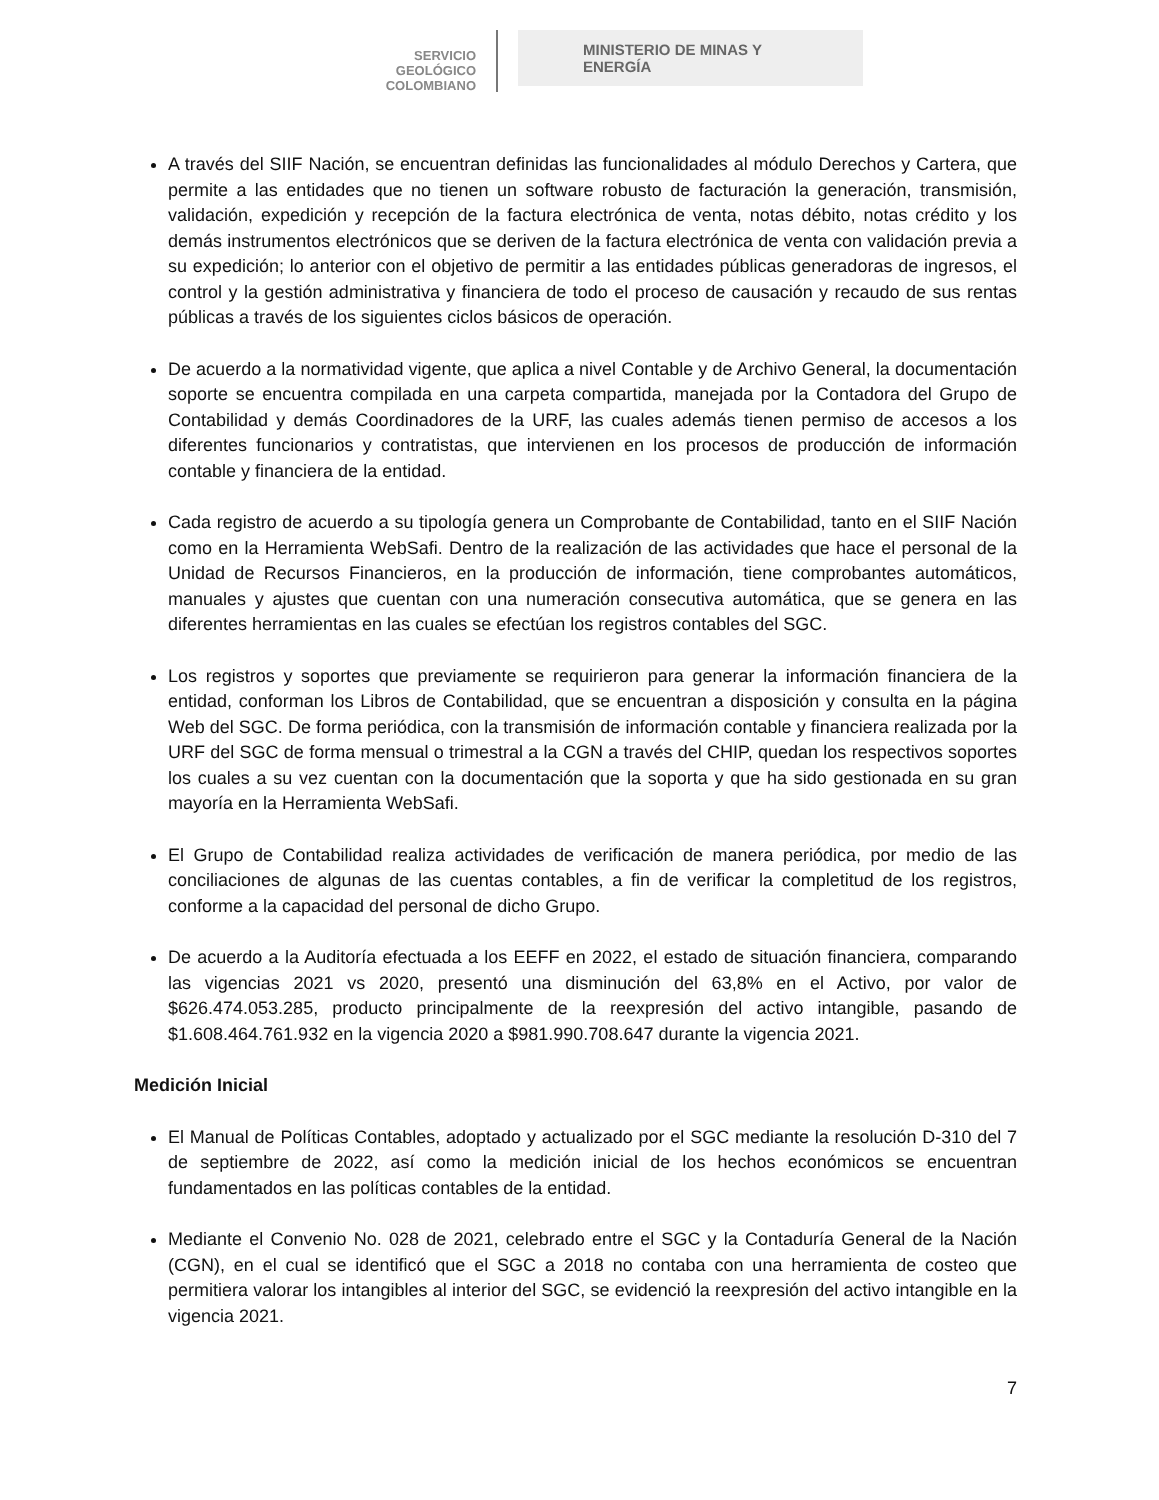SERVICIO
GEOLÓGICO
COLOMBIANO
MINISTERIO DE MINAS Y
ENERGÍA
A través del SIIF Nación, se encuentran definidas las funcionalidades al módulo Derechos y Cartera, que permite a las entidades que no tienen un software robusto de facturación la generación, transmisión, validación, expedición y recepción de la factura electrónica de venta, notas débito, notas crédito y los demás instrumentos electrónicos que se deriven de la factura electrónica de venta con validación previa a su expedición; lo anterior con el objetivo de permitir a las entidades públicas generadoras de ingresos, el control y la gestión administrativa y financiera de todo el proceso de causación y recaudo de sus rentas públicas a través de los siguientes ciclos básicos de operación.
De acuerdo a la normatividad vigente, que aplica a nivel Contable y de Archivo General, la documentación soporte se encuentra compilada en una carpeta compartida, manejada por la Contadora del Grupo de Contabilidad y demás Coordinadores de la URF, las cuales además tienen permiso de accesos a los diferentes funcionarios y contratistas, que intervienen en los procesos de producción de información contable y financiera de la entidad.
Cada registro de acuerdo a su tipología genera un Comprobante de Contabilidad, tanto en el SIIF Nación como en la Herramienta WebSafi. Dentro de la realización de las actividades que hace el personal de la Unidad de Recursos Financieros, en la producción de información, tiene comprobantes automáticos, manuales y ajustes que cuentan con una numeración consecutiva automática, que se genera en las diferentes herramientas en las cuales se efectúan los registros contables del SGC.
Los registros y soportes que previamente se requirieron para generar la información financiera de la entidad, conforman los Libros de Contabilidad, que se encuentran a disposición y consulta en la página Web del SGC. De forma periódica, con la transmisión de información contable y financiera realizada por la URF del SGC de forma mensual o trimestral a la CGN a través del CHIP, quedan los respectivos soportes los cuales a su vez cuentan con la documentación que la soporta y que ha sido gestionada en su gran mayoría en la Herramienta WebSafi.
El Grupo de Contabilidad realiza actividades de verificación de manera periódica, por medio de las conciliaciones de algunas de las cuentas contables, a fin de verificar la completitud de los registros, conforme a la capacidad del personal de dicho Grupo.
De acuerdo a la Auditoría efectuada a los EEFF en 2022, el estado de situación financiera, comparando las vigencias 2021 vs 2020, presentó una disminución del 63,8% en el Activo, por valor de $626.474.053.285, producto principalmente de la reexpresión del activo intangible, pasando de $1.608.464.761.932 en la vigencia 2020 a $981.990.708.647 durante la vigencia 2021.
Medición Inicial
El Manual de Políticas Contables, adoptado y actualizado por el SGC mediante la resolución D-310 del 7 de septiembre de 2022, así como la medición inicial de los hechos económicos se encuentran fundamentados en las políticas contables de la entidad.
Mediante el Convenio No. 028 de 2021, celebrado entre el SGC y la Contaduría General de la Nación (CGN), en el cual se identificó que el SGC a 2018 no contaba con una herramienta de costeo que permitiera valorar los intangibles al interior del SGC, se evidenció la reexpresión del activo intangible en la vigencia 2021.
7